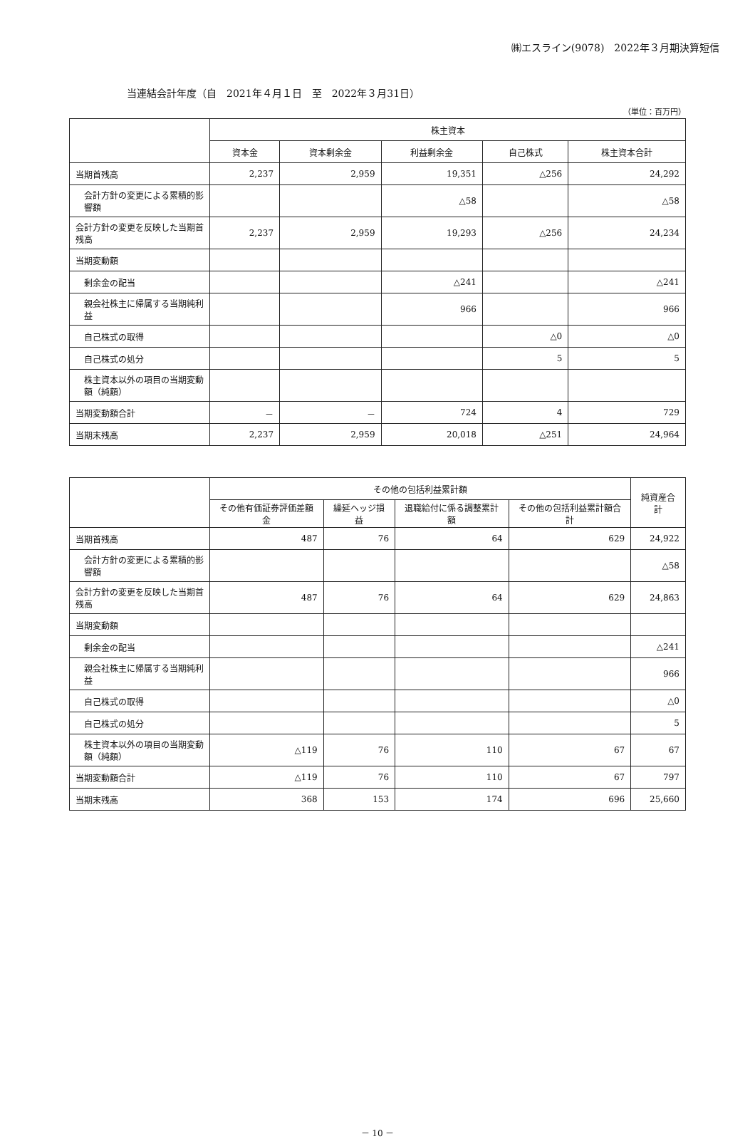㈱エスライン(9078)　2022年３月期決算短信
当連結会計年度（自　2021年４月１日　至　2022年３月31日）
（単位：百万円）
| | 株主資本 | | | | |
| --- | --- | --- | --- | --- | --- |
| | 資本金 | 資本剰余金 | 利益剰余金 | 自己株式 | 株主資本合計 |
| 当期首残高 | 2,237 | 2,959 | 19,351 | △256 | 24,292 |
| 会計方針の変更による累積的影響額 | | | △58 | | △58 |
| 会計方針の変更を反映した当期首残高 | 2,237 | 2,959 | 19,293 | △256 | 24,234 |
| 当期変動額 | | | | | |
| 剰余金の配当 | | | △241 | | △241 |
| 親会社株主に帰属する当期純利益 | | | 966 | | 966 |
| 自己株式の取得 | | | | △0 | △0 |
| 自己株式の処分 | | | | 5 | 5 |
| 株主資本以外の項目の当期変動額（純額） | | | | | |
| 当期変動額合計 | － | － | 724 | 4 | 729 |
| 当期末残高 | 2,237 | 2,959 | 20,018 | △251 | 24,964 |
| | その他の包括利益累計額 | | | | 純資産合計 |
| --- | --- | --- | --- | --- | --- |
| | その他有価証券評価差額金 | 繰延ヘッジ損益 | 退職給付に係る調整累計額 | その他の包括利益累計額合計 | |
| 当期首残高 | 487 | 76 | 64 | 629 | 24,922 |
| 会計方針の変更による累積的影響額 | | | | | △58 |
| 会計方針の変更を反映した当期首残高 | 487 | 76 | 64 | 629 | 24,863 |
| 当期変動額 | | | | | |
| 剰余金の配当 | | | | | △241 |
| 親会社株主に帰属する当期純利益 | | | | | 966 |
| 自己株式の取得 | | | | | △0 |
| 自己株式の処分 | | | | | 5 |
| 株主資本以外の項目の当期変動額（純額） | △119 | 76 | 110 | 67 | 67 |
| 当期変動額合計 | △119 | 76 | 110 | 67 | 797 |
| 当期末残高 | 368 | 153 | 174 | 696 | 25,660 |
－ 10 －